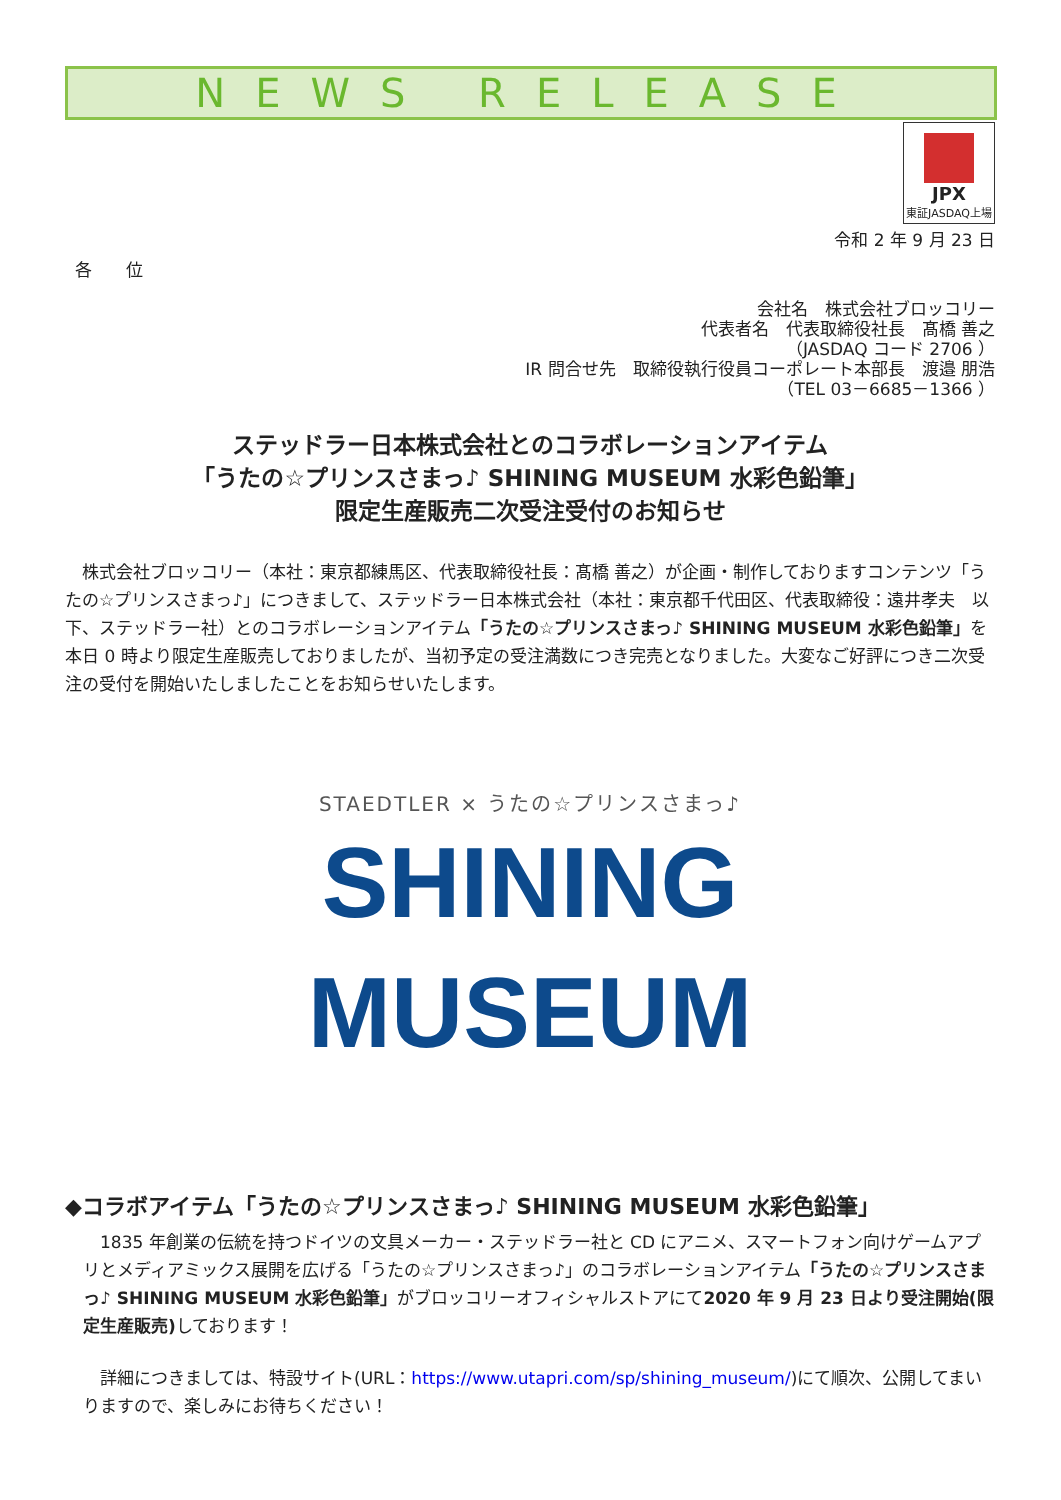NEWS RELEASE
JPX
東証JASDAQ上場
令和 2 年 9 月 23 日
各　　位
会社名　株式会社ブロッコリー
代表者名　代表取締役社長　髙橋 善之
（JASDAQ コード 2706 ）
IR 問合せ先　取締役執行役員コーポレート本部長　渡邉 朋浩
（TEL 03－6685－1366 ）
ステッドラー日本株式会社とのコラボレーションアイテム
「うたの☆プリンスさまっ♪ SHINING MUSEUM 水彩色鉛筆」
限定生産販売二次受注受付のお知らせ
　株式会社ブロッコリー（本社：東京都練馬区、代表取締役社長：髙橋 善之）が企画・制作しておりますコンテンツ「うたの☆プリンスさまっ♪」につきまして、ステッドラー日本株式会社（本社：東京都千代田区、代表取締役：遠井孝夫　以下、ステッドラー社）とのコラボレーションアイテム「うたの☆プリンスさまっ♪ SHINING MUSEUM 水彩色鉛筆」を本日 0 時より限定生産販売しておりましたが、当初予定の受注満数につき完売となりました。大変なご好評につき二次受注の受付を開始いたしましたことをお知らせいたします。
STAEDTLER × うたの☆プリンスさまっ♪
SHINING
MUSEUM
◆コラボアイテム「うたの☆プリンスさまっ♪ SHINING MUSEUM 水彩色鉛筆」
　1835 年創業の伝統を持つドイツの文具メーカー・ステッドラー社と CD にアニメ、スマートフォン向けゲームアプリとメディアミックス展開を広げる「うたの☆プリンスさまっ♪」のコラボレーションアイテム「うたの☆プリンスさまっ♪ SHINING MUSEUM 水彩色鉛筆」がブロッコリーオフィシャルストアにて2020 年 9 月 23 日より受注開始(限定生産販売) しております！
　詳細につきましては、特設サイト(URL：https://www.utapri.com/sp/shining_museum/)にて順次、公開してまいりますので、楽しみにお待ちください！